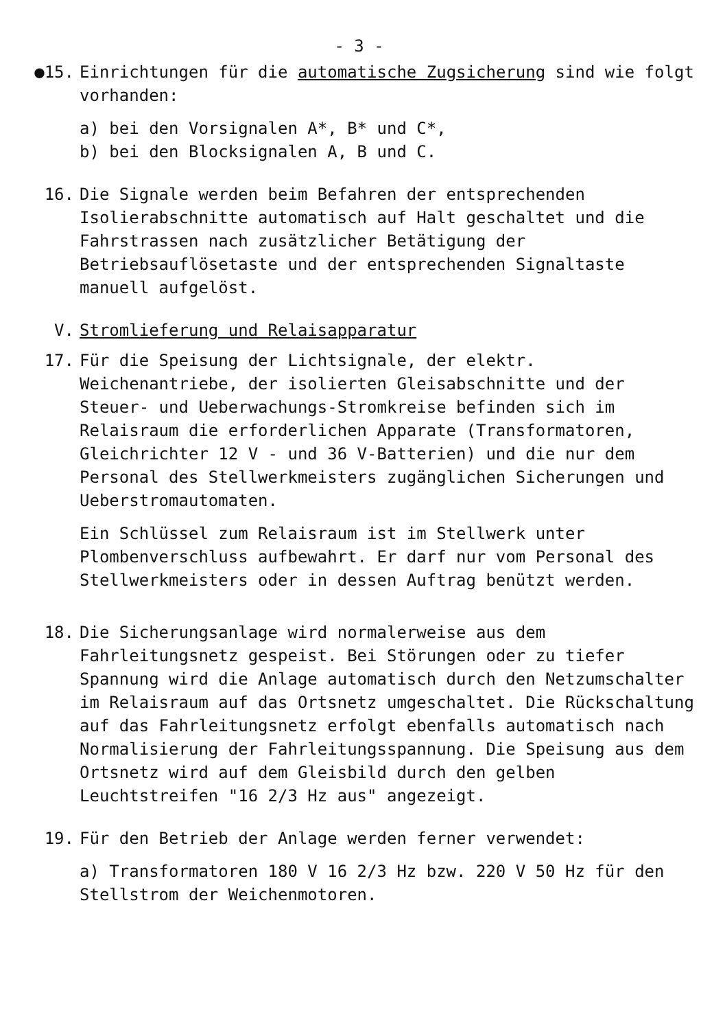- 3 -
●15. Einrichtungen für die automatische Zugsicherung sind wie folgt vorhanden:
a) bei den Vorsignalen A*, B* und C*,
b) bei den Blocksignalen A, B und C.
16. Die Signale werden beim Befahren der entsprechenden Isolierabschnitte automatisch auf Halt geschaltet und die Fahrstrassen nach zusätzlicher Betätigung der Betriebsauflösetaste und der entsprechenden Signaltaste manuell aufgelöst.
V. Stromlieferung und Relaisapparatur
17. Für die Speisung der Lichtsignale, der elektr. Weichenantriebe, der isolierten Gleisabschnitte und der Steuer- und Ueberwachungs-Stromkreise befinden sich im Relaisraum die erforderlichen Apparate (Transformatoren, Gleichrichter 12 V - und 36 V-Batterien) und die nur dem Personal des Stellwerkmeisters zugänglichen Sicherungen und Ueberstromautomaten.
Ein Schlüssel zum Relaisraum ist im Stellwerk unter Plombenverschluss aufbewahrt. Er darf nur vom Personal des Stellwerkmeisters oder in dessen Auftrag benützt werden.
18. Die Sicherungsanlage wird normalerweise aus dem Fahrleitungsnetz gespeist. Bei Störungen oder zu tiefer Spannung wird die Anlage automatisch durch den Netzumschalter im Relaisraum auf das Ortsnetz umgeschaltet. Die Rückschaltung auf das Fahrleitungsnetz erfolgt ebenfalls automatisch nach Normalisierung der Fahrleitungsspannung. Die Speisung aus dem Ortsnetz wird auf dem Gleisbild durch den gelben Leuchtstreifen "16 2/3 Hz aus" angezeigt.
19. Für den Betrieb der Anlage werden ferner verwendet:
a) Transformatoren 180 V 16 2/3 Hz bzw. 220 V 50 Hz für den Stellstrom der Weichenmotoren.